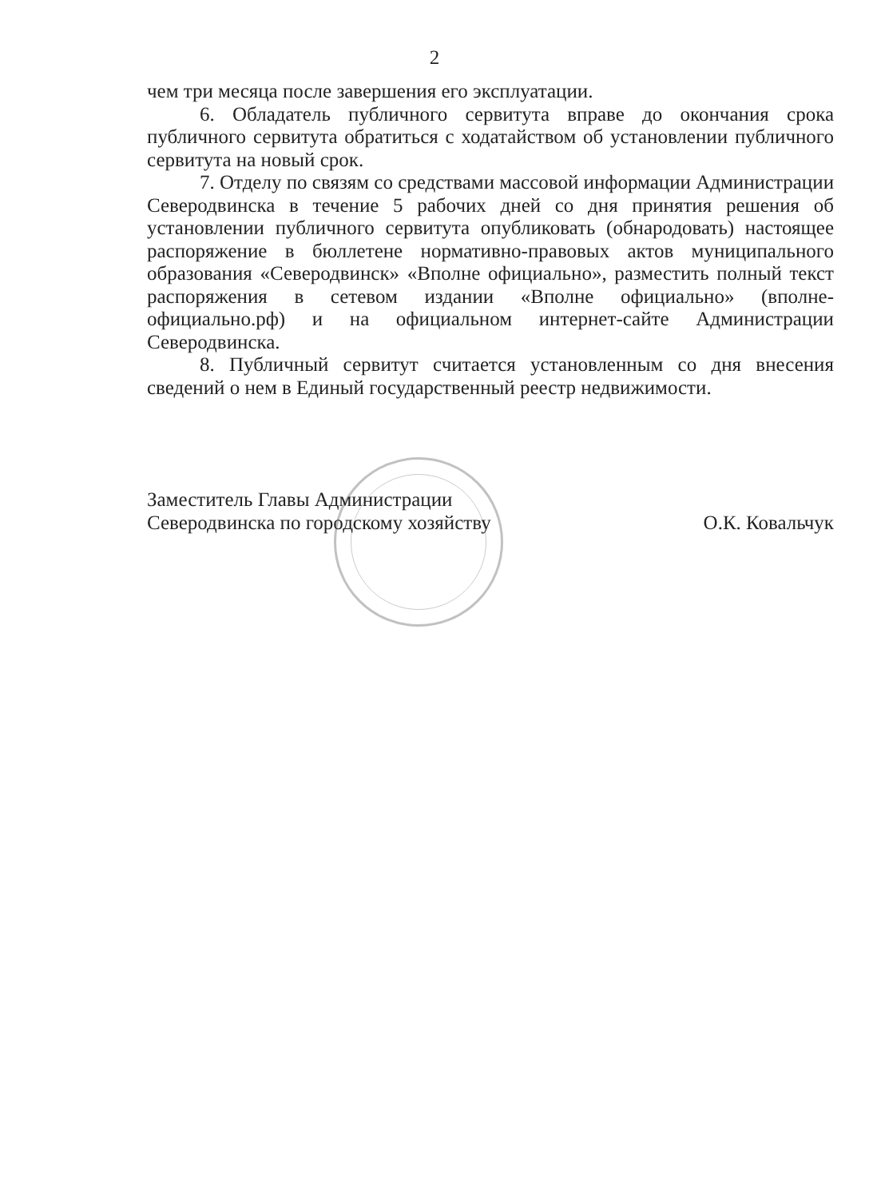2
чем три месяца после завершения его эксплуатации.
6. Обладатель публичного сервитута вправе до окончания срока публичного сервитута обратиться с ходатайством об установлении публичного сервитута на новый срок.
7. Отделу по связям со средствами массовой информации Администрации Северодвинска в течение 5 рабочих дней со дня принятия решения об установлении публичного сервитута опубликовать (обнародовать) настоящее распоряжение в бюллетене нормативно-правовых актов муниципального образования «Северодвинск» «Вполне официально», разместить полный текст распоряжения в сетевом издании «Вполне официально» (вполне-официально.рф) и на официальном интернет-сайте Администрации Северодвинска.
8. Публичный сервитут считается установленным со дня внесения сведений о нем в Единый государственный реестр недвижимости.
Заместитель Главы Администрации
Северодвинска по городскому хозяйству
О.К. Ковальчук